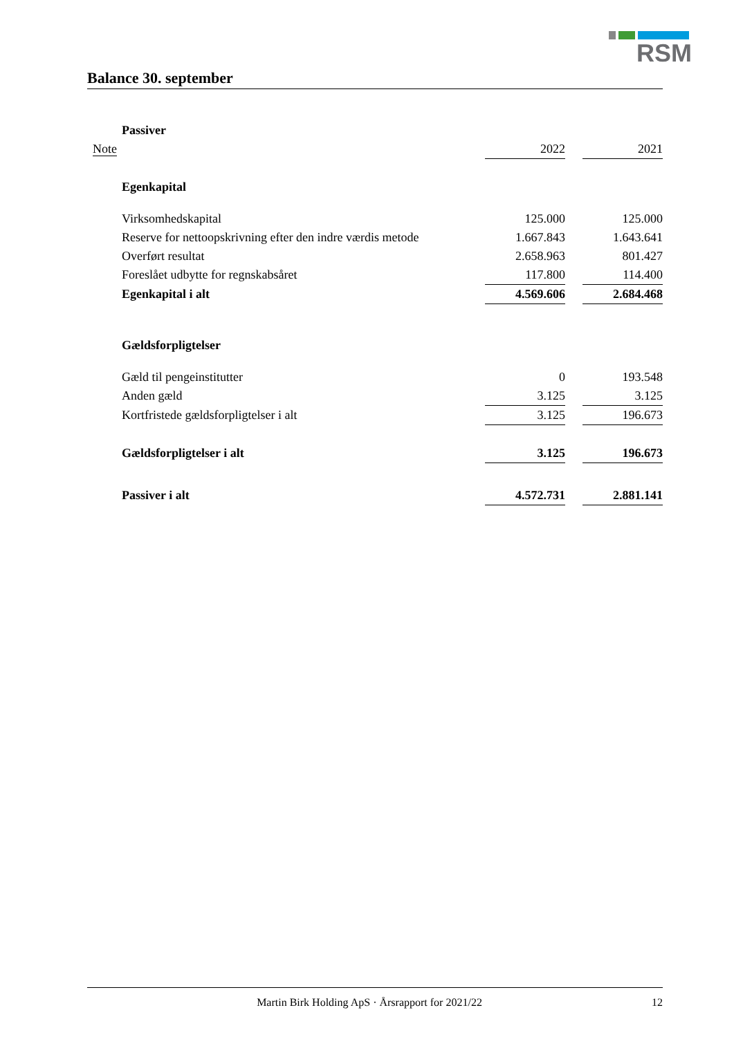RSM
Balance 30. september
| | Passiver | | | |
| Note | | 2022 | | 2021 |
| | Egenkapital | | | |
| | Virksomhedskapital | 125.000 | | 125.000 |
| | Reserve for nettoopskrivning efter den indre værdis metode | 1.667.843 | | 1.643.641 |
| | Overført resultat | 2.658.963 | | 801.427 |
| | Foreslået udbytte for regnskabsåret | 117.800 | | 114.400 |
| | Egenkapital i alt | 4.569.606 | | 2.684.468 |
| | Gældsforpligtelser | | | |
| | Gæld til pengeinstitutter | 0 | | 193.548 |
| | Anden gæld | 3.125 | | 3.125 |
| | Kortfristede gældsforpligtelser i alt | 3.125 | | 196.673 |
| | Gældsforpligtelser i alt | 3.125 | | 196.673 |
| | Passiver i alt | 4.572.731 | | 2.881.141 |
Martin Birk Holding ApS · Årsrapport for 2021/22 12